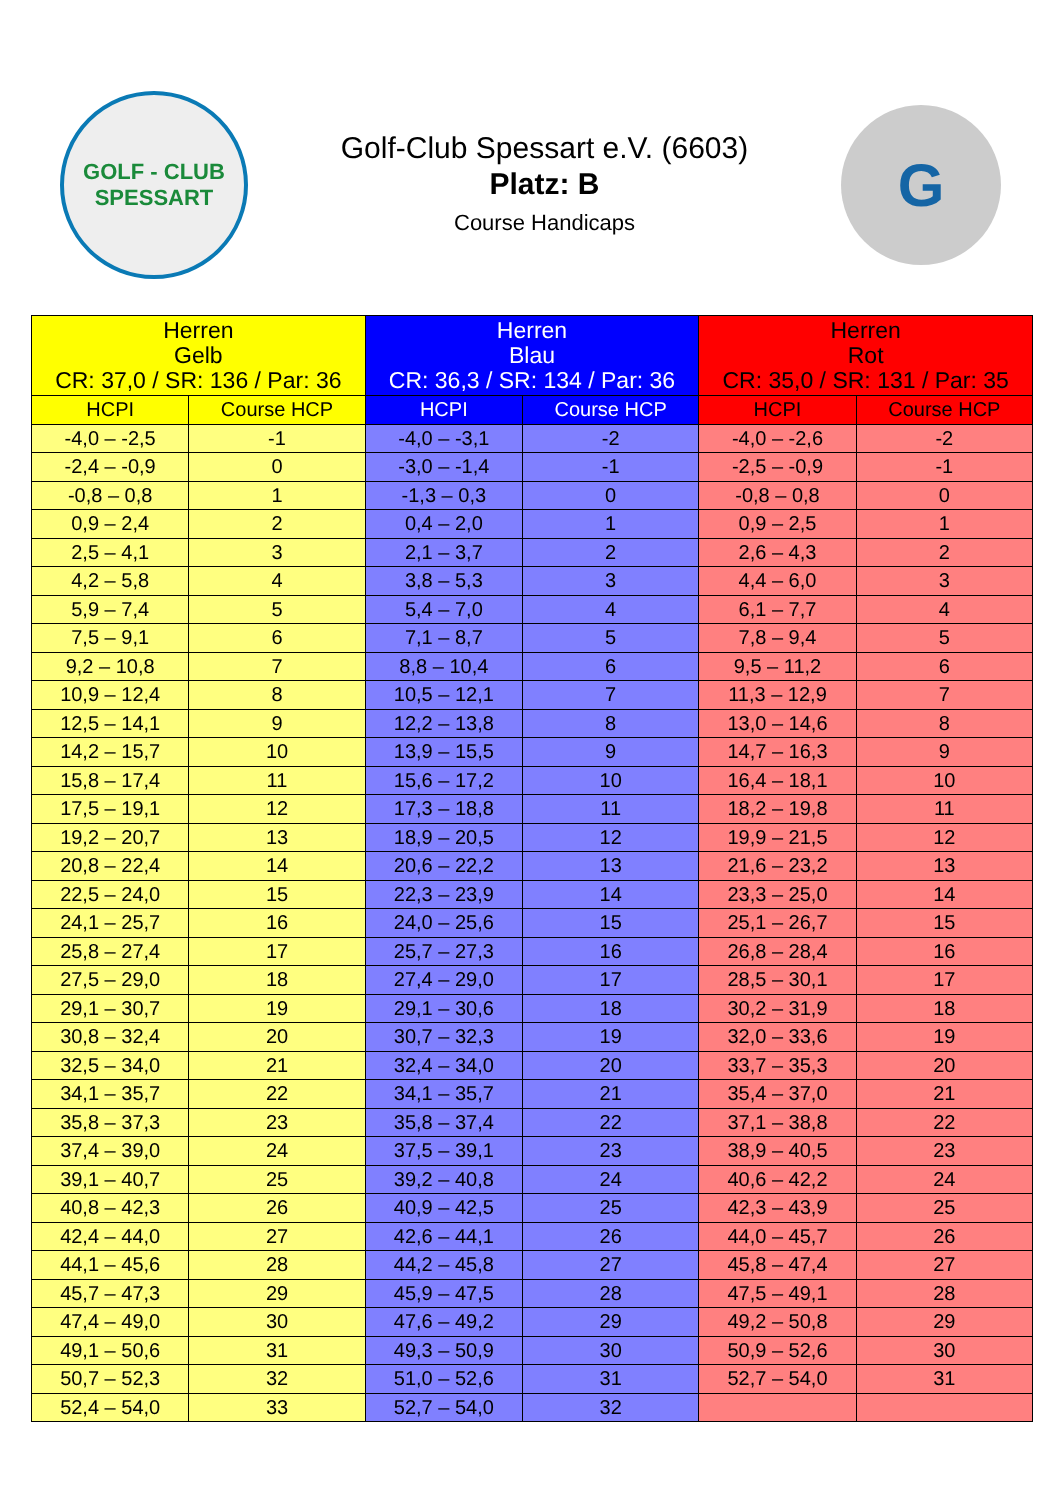GOLF - CLUB
SPESSART
Golf-Club Spessart e.V. (6603)
Platz: B
Course Handicaps
G
| Herren Gelb CR: 37,0 / SR: 136 / Par: 36 | | Herren Blau CR: 36,3 / SR: 134 / Par: 36 | | Herren Rot CR: 35,0 / SR: 131 / Par: 35 | |
| --- | --- | --- | --- | --- | --- |
| HCPI | Course HCP | HCPI | Course HCP | HCPI | Course HCP |
| -4,0 – -2,5 | -1 | -4,0 – -3,1 | -2 | -4,0 – -2,6 | -2 |
| -2,4 – -0,9 | 0 | -3,0 – -1,4 | -1 | -2,5 – -0,9 | -1 |
| -0,8 – 0,8 | 1 | -1,3 – 0,3 | 0 | -0,8 – 0,8 | 0 |
| 0,9 – 2,4 | 2 | 0,4 – 2,0 | 1 | 0,9 – 2,5 | 1 |
| 2,5 – 4,1 | 3 | 2,1 – 3,7 | 2 | 2,6 – 4,3 | 2 |
| 4,2 – 5,8 | 4 | 3,8 – 5,3 | 3 | 4,4 – 6,0 | 3 |
| 5,9 – 7,4 | 5 | 5,4 – 7,0 | 4 | 6,1 – 7,7 | 4 |
| 7,5 – 9,1 | 6 | 7,1 – 8,7 | 5 | 7,8 – 9,4 | 5 |
| 9,2 – 10,8 | 7 | 8,8 – 10,4 | 6 | 9,5 – 11,2 | 6 |
| 10,9 – 12,4 | 8 | 10,5 – 12,1 | 7 | 11,3 – 12,9 | 7 |
| 12,5 – 14,1 | 9 | 12,2 – 13,8 | 8 | 13,0 – 14,6 | 8 |
| 14,2 – 15,7 | 10 | 13,9 – 15,5 | 9 | 14,7 – 16,3 | 9 |
| 15,8 – 17,4 | 11 | 15,6 – 17,2 | 10 | 16,4 – 18,1 | 10 |
| 17,5 – 19,1 | 12 | 17,3 – 18,8 | 11 | 18,2 – 19,8 | 11 |
| 19,2 – 20,7 | 13 | 18,9 – 20,5 | 12 | 19,9 – 21,5 | 12 |
| 20,8 – 22,4 | 14 | 20,6 – 22,2 | 13 | 21,6 – 23,2 | 13 |
| 22,5 – 24,0 | 15 | 22,3 – 23,9 | 14 | 23,3 – 25,0 | 14 |
| 24,1 – 25,7 | 16 | 24,0 – 25,6 | 15 | 25,1 – 26,7 | 15 |
| 25,8 – 27,4 | 17 | 25,7 – 27,3 | 16 | 26,8 – 28,4 | 16 |
| 27,5 – 29,0 | 18 | 27,4 – 29,0 | 17 | 28,5 – 30,1 | 17 |
| 29,1 – 30,7 | 19 | 29,1 – 30,6 | 18 | 30,2 – 31,9 | 18 |
| 30,8 – 32,4 | 20 | 30,7 – 32,3 | 19 | 32,0 – 33,6 | 19 |
| 32,5 – 34,0 | 21 | 32,4 – 34,0 | 20 | 33,7 – 35,3 | 20 |
| 34,1 – 35,7 | 22 | 34,1 – 35,7 | 21 | 35,4 – 37,0 | 21 |
| 35,8 – 37,3 | 23 | 35,8 – 37,4 | 22 | 37,1 – 38,8 | 22 |
| 37,4 – 39,0 | 24 | 37,5 – 39,1 | 23 | 38,9 – 40,5 | 23 |
| 39,1 – 40,7 | 25 | 39,2 – 40,8 | 24 | 40,6 – 42,2 | 24 |
| 40,8 – 42,3 | 26 | 40,9 – 42,5 | 25 | 42,3 – 43,9 | 25 |
| 42,4 – 44,0 | 27 | 42,6 – 44,1 | 26 | 44,0 – 45,7 | 26 |
| 44,1 – 45,6 | 28 | 44,2 – 45,8 | 27 | 45,8 – 47,4 | 27 |
| 45,7 – 47,3 | 29 | 45,9 – 47,5 | 28 | 47,5 – 49,1 | 28 |
| 47,4 – 49,0 | 30 | 47,6 – 49,2 | 29 | 49,2 – 50,8 | 29 |
| 49,1 – 50,6 | 31 | 49,3 – 50,9 | 30 | 50,9 – 52,6 | 30 |
| 50,7 – 52,3 | 32 | 51,0 – 52,6 | 31 | 52,7 – 54,0 | 31 |
| 52,4 – 54,0 | 33 | 52,7 – 54,0 | 32 | | |